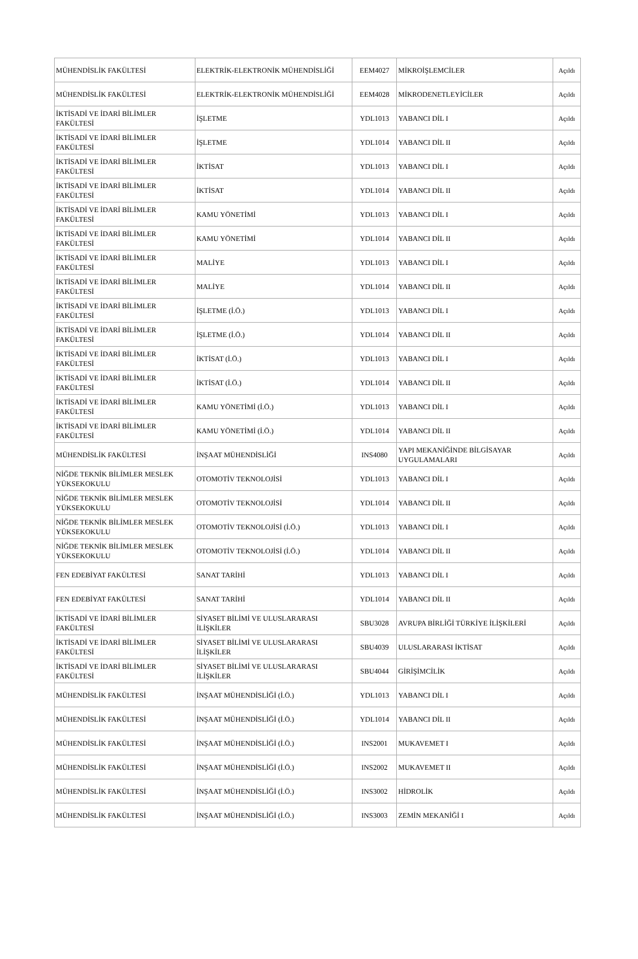| MÜHENDİSLİK FAKÜLTESİ | ELEKTRİK-ELEKTRONİK MÜHENDİSLİĞİ | EEM4027 | MİKROİŞLEMCİLER | Açıldı |
| MÜHENDİSLİK FAKÜLTESİ | ELEKTRİK-ELEKTRONİK MÜHENDİSLİĞİ | EEM4028 | MİKRODENETLEYİCİLER | Açıldı |
| İKTİSADİ VE İDARİ BİLİMLER FAKÜLTESİ | İŞLETME | YDL1013 | YABANCI DİL I | Açıldı |
| İKTİSADİ VE İDARİ BİLİMLER FAKÜLTESİ | İŞLETME | YDL1014 | YABANCI DİL II | Açıldı |
| İKTİSADİ VE İDARİ BİLİMLER FAKÜLTESİ | İKTİSAT | YDL1013 | YABANCI DİL I | Açıldı |
| İKTİSADİ VE İDARİ BİLİMLER FAKÜLTESİ | İKTİSAT | YDL1014 | YABANCI DİL II | Açıldı |
| İKTİSADİ VE İDARİ BİLİMLER FAKÜLTESİ | KAMU YÖNETİMİ | YDL1013 | YABANCI DİL I | Açıldı |
| İKTİSADİ VE İDARİ BİLİMLER FAKÜLTESİ | KAMU YÖNETİMİ | YDL1014 | YABANCI DİL II | Açıldı |
| İKTİSADİ VE İDARİ BİLİMLER FAKÜLTESİ | MALİYE | YDL1013 | YABANCI DİL I | Açıldı |
| İKTİSADİ VE İDARİ BİLİMLER FAKÜLTESİ | MALİYE | YDL1014 | YABANCI DİL II | Açıldı |
| İKTİSADİ VE İDARİ BİLİMLER FAKÜLTESİ | İŞLETME (İ.Ö.) | YDL1013 | YABANCI DİL I | Açıldı |
| İKTİSADİ VE İDARİ BİLİMLER FAKÜLTESİ | İŞLETME (İ.Ö.) | YDL1014 | YABANCI DİL II | Açıldı |
| İKTİSADİ VE İDARİ BİLİMLER FAKÜLTESİ | İKTİSAT (İ.Ö.) | YDL1013 | YABANCI DİL I | Açıldı |
| İKTİSADİ VE İDARİ BİLİMLER FAKÜLTESİ | İKTİSAT (İ.Ö.) | YDL1014 | YABANCI DİL II | Açıldı |
| İKTİSADİ VE İDARİ BİLİMLER FAKÜLTESİ | KAMU YÖNETİMİ (İ.Ö.) | YDL1013 | YABANCI DİL I | Açıldı |
| İKTİSADİ VE İDARİ BİLİMLER FAKÜLTESİ | KAMU YÖNETİMİ (İ.Ö.) | YDL1014 | YABANCI DİL II | Açıldı |
| MÜHENDİSLİK FAKÜLTESİ | İNŞAAT MÜHENDİSLİĞİ | INS4080 | YAPI MEKANİĞİNDE BİLGİSAYAR UYGULAMALARI | Açıldı |
| NİĞDE TEKNİK BİLİMLER MESLEK YÜKSEKOKULU | OTOMOTİV TEKNOLOJİSİ | YDL1013 | YABANCI DİL I | Açıldı |
| NİĞDE TEKNİK BİLİMLER MESLEK YÜKSEKOKULU | OTOMOTİV TEKNOLOJİSİ | YDL1014 | YABANCI DİL II | Açıldı |
| NİĞDE TEKNİK BİLİMLER MESLEK YÜKSEKOKULU | OTOMOTİV TEKNOLOJİSİ (İ.Ö.) | YDL1013 | YABANCI DİL I | Açıldı |
| NİĞDE TEKNİK BİLİMLER MESLEK YÜKSEKOKULU | OTOMOTİV TEKNOLOJİSİ (İ.Ö.) | YDL1014 | YABANCI DİL II | Açıldı |
| FEN EDEBİYAT FAKÜLTESİ | SANAT TARİHİ | YDL1013 | YABANCI DİL I | Açıldı |
| FEN EDEBİYAT FAKÜLTESİ | SANAT TARİHİ | YDL1014 | YABANCI DİL II | Açıldı |
| İKTİSADİ VE İDARİ BİLİMLER FAKÜLTESİ | SİYASET BİLİMİ VE ULUSLARARASI İLİŞKİLER | SBU3028 | AVRUPA BİRLİĞİ TÜRKİYE İLİŞKİLERİ | Açıldı |
| İKTİSADİ VE İDARİ BİLİMLER FAKÜLTESİ | SİYASET BİLİMİ VE ULUSLARARASI İLİŞKİLER | SBU4039 | ULUSLARARASI İKTİSAT | Açıldı |
| İKTİSADİ VE İDARİ BİLİMLER FAKÜLTESİ | SİYASET BİLİMİ VE ULUSLARARASI İLİŞKİLER | SBU4044 | GİRİŞİMCİLİK | Açıldı |
| MÜHENDİSLİK FAKÜLTESİ | İNŞAAT MÜHENDİSLİĞİ (İ.Ö.) | YDL1013 | YABANCI DİL I | Açıldı |
| MÜHENDİSLİK FAKÜLTESİ | İNŞAAT MÜHENDİSLİĞİ (İ.Ö.) | YDL1014 | YABANCI DİL II | Açıldı |
| MÜHENDİSLİK FAKÜLTESİ | İNŞAAT MÜHENDİSLİĞİ (İ.Ö.) | INS2001 | MUKAVEMET I | Açıldı |
| MÜHENDİSLİK FAKÜLTESİ | İNŞAAT MÜHENDİSLİĞİ (İ.Ö.) | INS2002 | MUKAVEMET II | Açıldı |
| MÜHENDİSLİK FAKÜLTESİ | İNŞAAT MÜHENDİSLİĞİ (İ.Ö.) | INS3002 | HİDROLİK | Açıldı |
| MÜHENDİSLİK FAKÜLTESİ | İNŞAAT MÜHENDİSLİĞİ (İ.Ö.) | INS3003 | ZEMİN MEKANİĞİ I | Açıldı |